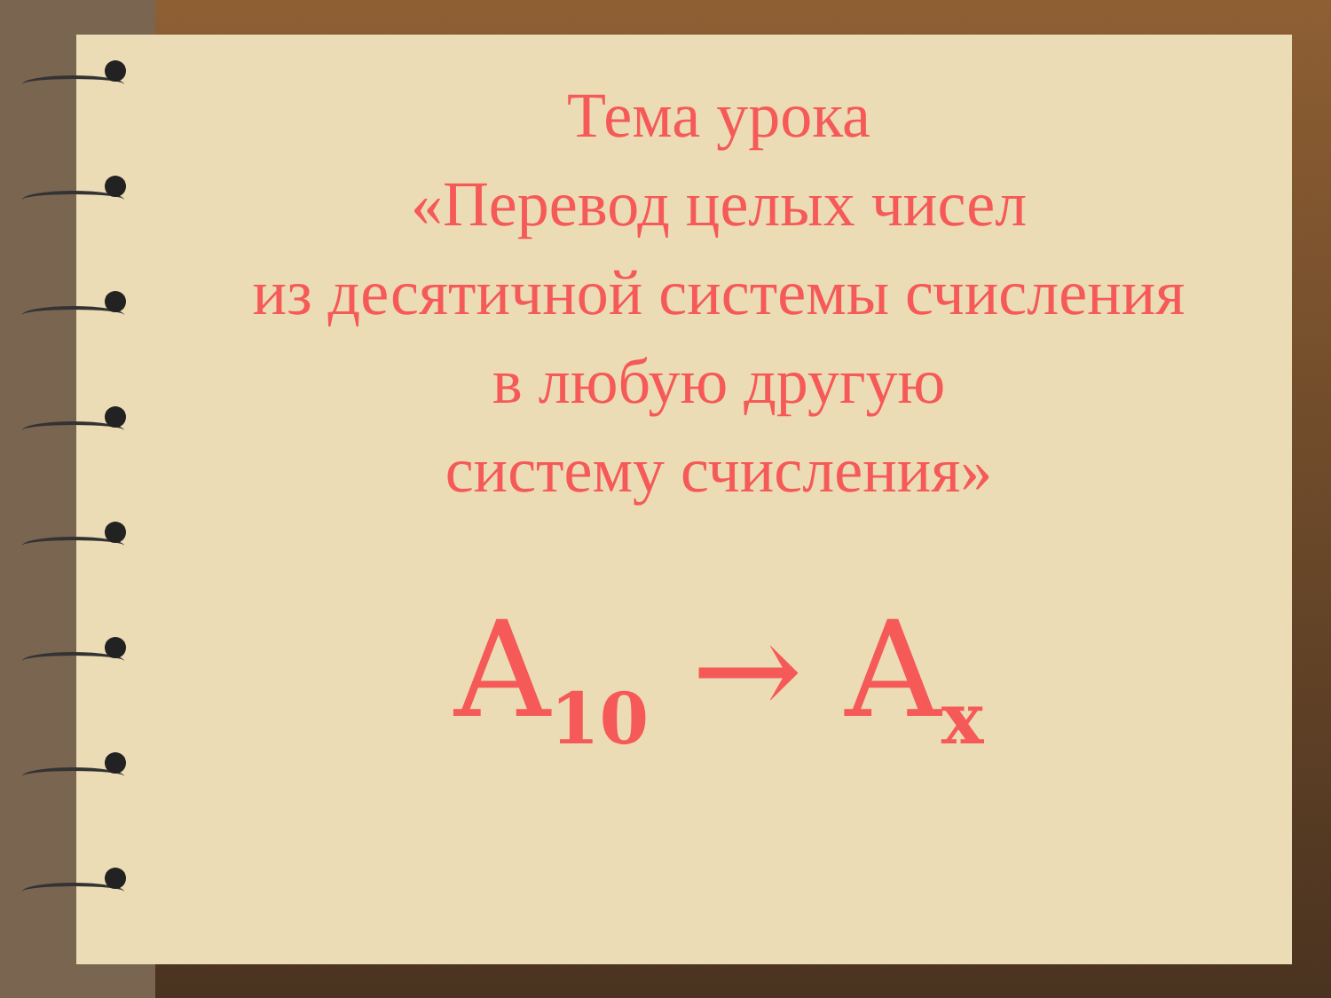Тема урока
«Перевод целых чисел
из десятичной системы счисления
в любую другую
систему счисления»
A<sub>10</sub> → A<sub>x</sub>